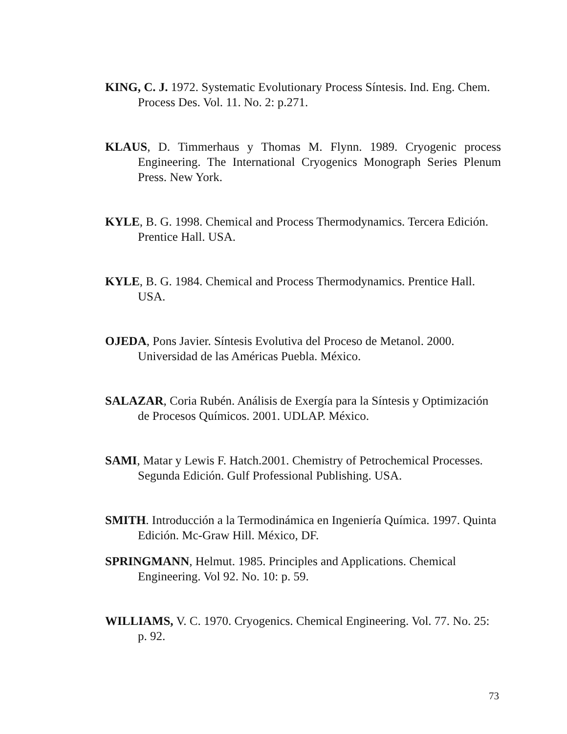KING, C. J. 1972. Systematic Evolutionary Process Síntesis. Ind. Eng. Chem. Process Des. Vol. 11. No. 2: p.271.
KLAUS, D. Timmerhaus y Thomas M. Flynn. 1989. Cryogenic process Engineering. The International Cryogenics Monograph Series Plenum Press. New York.
KYLE, B. G. 1998. Chemical and Process Thermodynamics. Tercera Edición. Prentice Hall. USA.
KYLE, B. G. 1984. Chemical and Process Thermodynamics. Prentice Hall. USA.
OJEDA, Pons Javier. Síntesis Evolutiva del Proceso de Metanol. 2000. Universidad de las Américas Puebla. México.
SALAZAR, Coria Rubén. Análisis de Exergía para la Síntesis y Optimización de Procesos Químicos. 2001. UDLAP. México.
SAMI, Matar y Lewis F. Hatch.2001. Chemistry of Petrochemical Processes. Segunda Edición. Gulf Professional Publishing. USA.
SMITH. Introducción a la Termodinámica en Ingeniería Química. 1997. Quinta Edición. Mc-Graw Hill. México, DF.
SPRINGMANN, Helmut. 1985. Principles and Applications. Chemical Engineering. Vol 92. No. 10: p. 59.
WILLIAMS, V. C. 1970. Cryogenics. Chemical Engineering. Vol. 77. No. 25: p. 92.
73